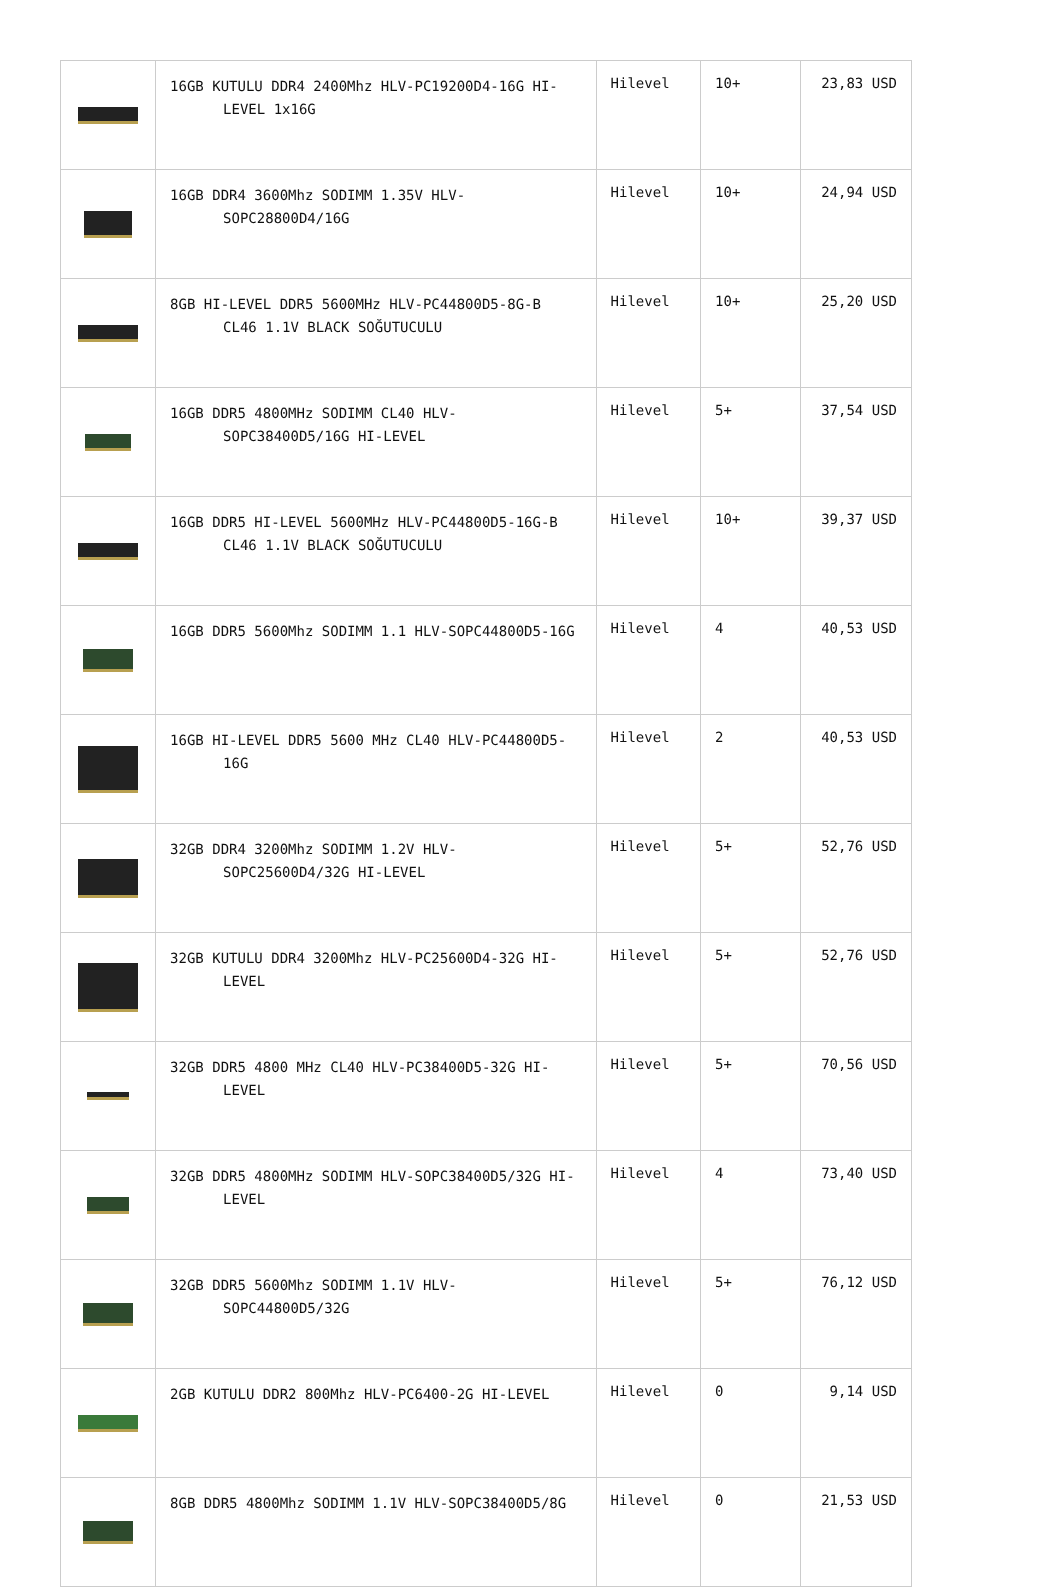| | 16GB KUTULU DDR4 2400Mhz HLV-PC19200D4-16G HI-LEVEL 1x16G | Hilevel | 10+ | 23,83 USD |
| | 16GB DDR4 3600Mhz SODIMM 1.35V HLV-SOPC28800D4/16G | Hilevel | 10+ | 24,94 USD |
| | 8GB HI-LEVEL DDR5 5600MHz HLV-PC44800D5-8G-B CL46 1.1V BLACK SOĞUTUCULU | Hilevel | 10+ | 25,20 USD |
| | 16GB DDR5 4800MHz SODIMM CL40 HLV-SOPC38400D5/16G HI-LEVEL | Hilevel | 5+ | 37,54 USD |
| | 16GB DDR5 HI-LEVEL 5600MHz HLV-PC44800D5-16G-B CL46 1.1V BLACK SOĞUTUCULU | Hilevel | 10+ | 39,37 USD |
| | 16GB DDR5 5600Mhz SODIMM 1.1 HLV-SOPC44800D5-16G | Hilevel | 4 | 40,53 USD |
| | 16GB HI-LEVEL DDR5 5600 MHz CL40 HLV-PC44800D5-16G | Hilevel | 2 | 40,53 USD |
| | 32GB DDR4 3200Mhz SODIMM 1.2V HLV-SOPC25600D4/32G HI-LEVEL | Hilevel | 5+ | 52,76 USD |
| | 32GB KUTULU DDR4 3200Mhz HLV-PC25600D4-32G HI-LEVEL | Hilevel | 5+ | 52,76 USD |
| | 32GB DDR5 4800 MHz CL40 HLV-PC38400D5-32G HI-LEVEL | Hilevel | 5+ | 70,56 USD |
| | 32GB DDR5 4800MHz SODIMM HLV-SOPC38400D5/32G HI-LEVEL | Hilevel | 4 | 73,40 USD |
| | 32GB DDR5 5600Mhz SODIMM 1.1V HLV-SOPC44800D5/32G | Hilevel | 5+ | 76,12 USD |
| | 2GB KUTULU DDR2 800Mhz HLV-PC6400-2G HI-LEVEL | Hilevel | 0 | 9,14 USD |
| | 8GB DDR5 4800Mhz SODIMM 1.1V HLV-SOPC38400D5/8G | Hilevel | 0 | 21,53 USD |